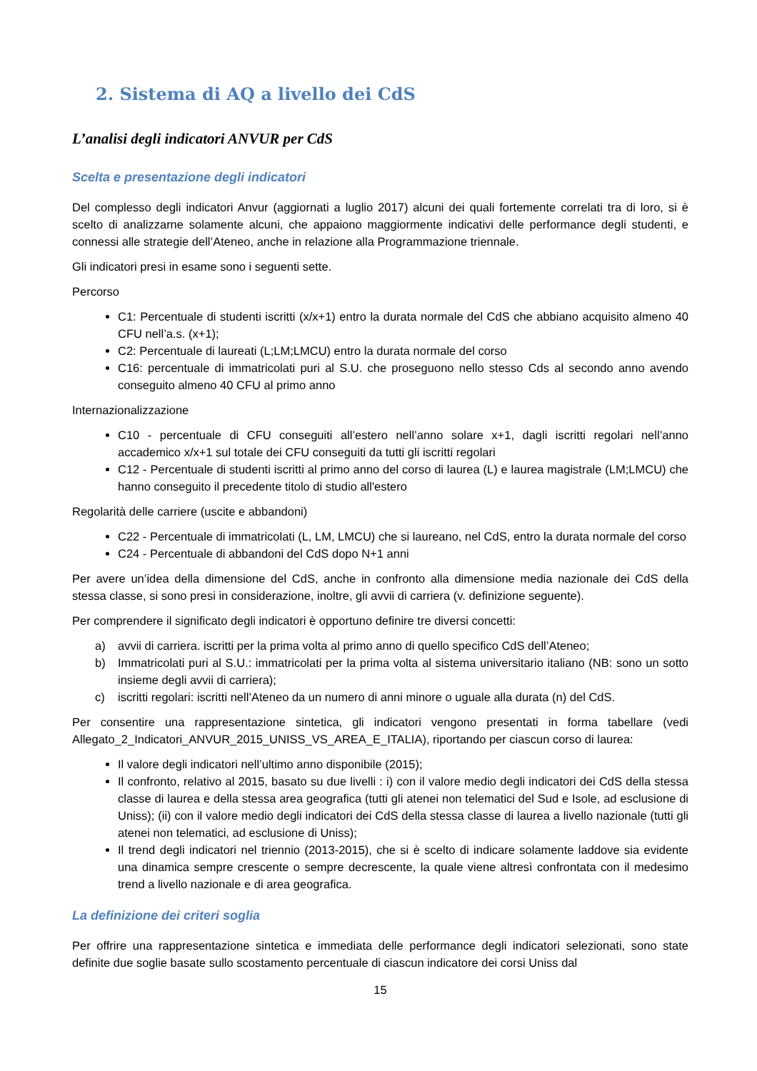2. Sistema di AQ a livello dei CdS
L’analisi degli indicatori ANVUR per CdS
Scelta e presentazione degli indicatori
Del complesso degli indicatori Anvur (aggiornati a luglio 2017) alcuni dei quali fortemente correlati tra di loro, si è scelto di analizzarne solamente alcuni, che appaiono maggiormente indicativi delle performance degli studenti, e connessi alle strategie dell’Ateneo, anche in relazione alla Programmazione triennale.
Gli indicatori presi in esame sono i seguenti sette.
Percorso
C1: Percentuale di studenti iscritti (x/x+1) entro la durata normale del CdS che abbiano acquisito almeno 40 CFU nell’a.s. (x+1);
C2: Percentuale di laureati (L;LM;LMCU) entro la durata normale del corso
C16: percentuale di immatricolati puri al S.U. che proseguono nello stesso Cds al secondo anno avendo conseguito almeno 40 CFU al primo anno
Internazionalizzazione
C10 - percentuale di CFU conseguiti all’estero nell’anno solare x+1, dagli iscritti regolari nell’anno accademico x/x+1 sul totale dei CFU conseguiti da tutti gli iscritti regolari
C12 - Percentuale di studenti iscritti al primo anno del corso di laurea (L) e laurea magistrale (LM;LMCU) che hanno conseguito il precedente titolo di studio all'estero
Regolarità delle carriere (uscite e abbandoni)
C22 - Percentuale di immatricolati (L, LM, LMCU) che si laureano, nel CdS, entro la durata normale del corso
C24 - Percentuale di abbandoni del CdS dopo N+1 anni
Per avere un’idea della dimensione del CdS, anche in confronto alla dimensione media nazionale dei CdS della stessa classe, si sono presi in considerazione, inoltre, gli avvii di carriera (v. definizione seguente).
Per comprendere il significato degli indicatori è opportuno definire tre diversi concetti:
a) avvii di carriera. iscritti per la prima volta al primo anno di quello specifico CdS dell’Ateneo;
b) Immatricolati puri al S.U.: immatricolati per la prima volta al sistema universitario italiano (NB: sono un sotto insieme degli avvii di carriera);
c) iscritti regolari: iscritti nell’Ateneo da un numero di anni minore o uguale alla durata (n) del CdS.
Per consentire una rappresentazione sintetica, gli indicatori vengono presentati in forma tabellare (vedi Allegato_2_Indicatori_ANVUR_2015_UNISS_VS_AREA_E_ITALIA), riportando per ciascun corso di laurea:
Il valore degli indicatori nell’ultimo anno disponibile (2015);
Il confronto, relativo al 2015, basato su due livelli : i) con il valore medio degli indicatori dei CdS della stessa classe di laurea e della stessa area geografica (tutti gli atenei non telematici del Sud e Isole, ad esclusione di Uniss); (ii) con il valore medio degli indicatori dei CdS della stessa classe di laurea a livello nazionale (tutti gli atenei non telematici, ad esclusione di Uniss);
Il trend degli indicatori nel triennio (2013-2015), che si è scelto di indicare solamente laddove sia evidente una dinamica sempre crescente o sempre decrescente, la quale viene altresì confrontata con il medesimo trend a livello nazionale e di area geografica.
La definizione dei criteri soglia
Per offrire una rappresentazione sintetica e immediata delle performance degli indicatori selezionati, sono state definite due soglie basate sullo scostamento percentuale di ciascun indicatore dei corsi Uniss dal
15